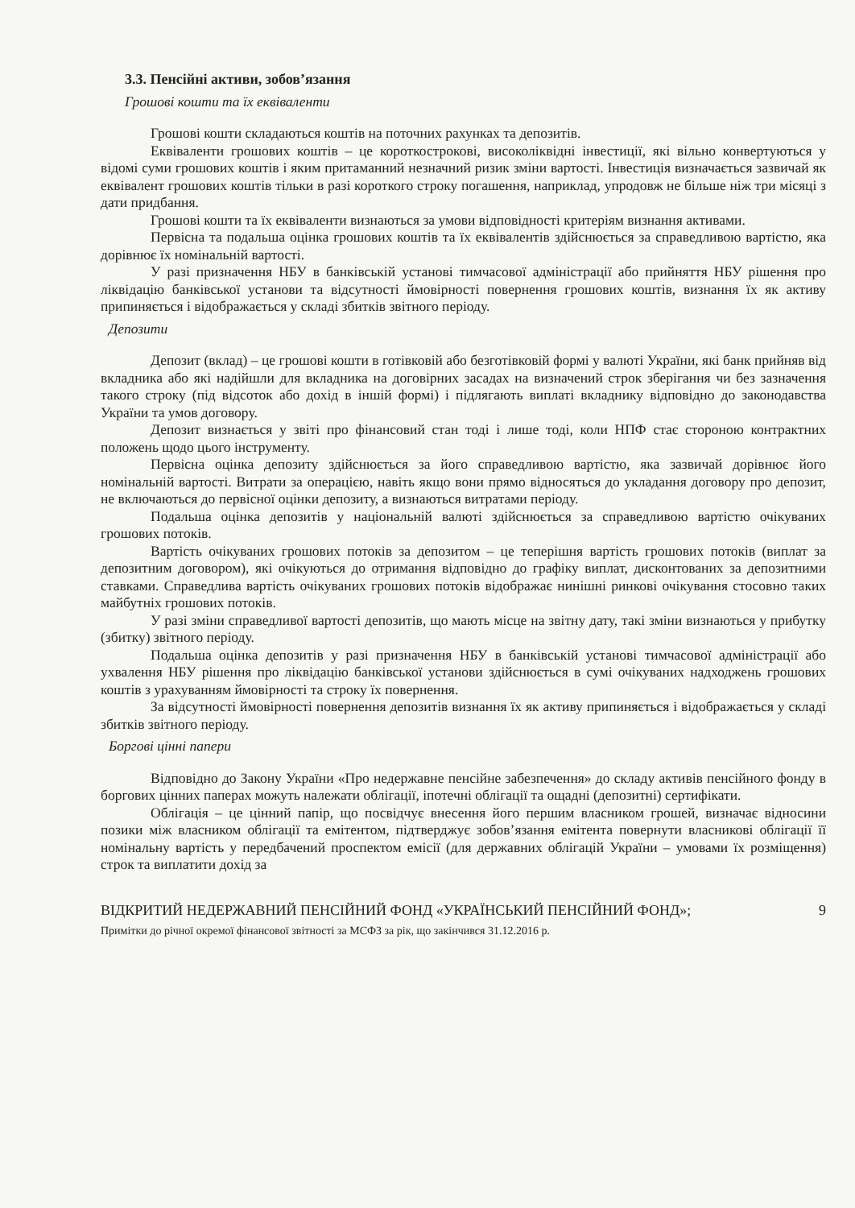3.3. Пенсійні активи, зобов’язання
Грошові кошти та їх еквіваленти
Грошові кошти складаються коштів на поточних рахунках та депозитів.
Еквіваленти грошових коштів – це короткострокові, високоліквідні інвестиції, які вільно конвертуються у відомі суми грошових коштів і яким притаманний незначний ризик зміни вартості. Інвестиція визначається зазвичай як еквівалент грошових коштів тільки в разі короткого строку погашення, наприклад, упродовж не більше ніж три місяці з дати придбання.
Грошові кошти та їх еквіваленти визнаються за умови відповідності критеріям визнання активами.
Первісна та подальша оцінка грошових коштів та їх еквівалентів здійснюється за справедливою вартістю, яка дорівнює їх номінальній вартості.
У разі призначення НБУ в банківській установі тимчасової адміністрації або прийняття НБУ рішення про ліквідацію банківської установи та відсутності ймовірності повернення грошових коштів, визнання їх як активу припиняється і відображається у складі збитків звітного періоду.
Депозити
Депозит (вклад) – це грошові кошти в готівковій або безготівковій формі у валюті України, які банк прийняв від вкладника або які надійшли для вкладника на договірних засадах на визначений строк зберігання чи без зазначення такого строку (під відсоток або дохід в іншій формі) і підлягають виплаті вкладнику відповідно до законодавства України та умов договору.
Депозит визнається у звіті про фінансовий стан тоді і лише тоді, коли НПФ стає стороною контрактних положень щодо цього інструменту.
Первісна оцінка депозиту здійснюється за його справедливою вартістю, яка зазвичай дорівнює його номінальній вартості. Витрати за операцією, навіть якщо вони прямо відносяться до укладання договору про депозит, не включаються до первісної оцінки депозиту, а визнаються витратами періоду.
Подальша оцінка депозитів у національній валюті здійснюється за справедливою вартістю очікуваних грошових потоків.
Вартість очікуваних грошових потоків за депозитом – це теперішня вартість грошових потоків (виплат за депозитним договором), які очікуються до отримання відповідно до графіку виплат, дисконтованих за депозитними ставками. Справедлива вартість очікуваних грошових потоків відображає нинішні ринкові очікування стосовно таких майбутніх грошових потоків.
У разі зміни справедливої вартості депозитів, що мають місце на звітну дату, такі зміни визнаються у прибутку (збитку) звітного періоду.
Подальша оцінка депозитів у разі призначення НБУ в банківській установі тимчасової адміністрації або ухвалення НБУ рішення про ліквідацію банківської установи здійснюється в сумі очікуваних надходжень грошових коштів з урахуванням ймовірності та строку їх повернення.
За відсутності ймовірності повернення депозитів визнання їх як активу припиняється і відображається у складі збитків звітного періоду.
Боргові цінні папери
Відповідно до Закону України «Про недержавне пенсійне забезпечення» до складу активів пенсійного фонду в боргових цінних паперах можуть належати облігації, іпотечні облігації та ощадні (депозитні) сертифікати.
Облігація – це цінний папір, що посвідчує внесення його першим власником грошей, визначає відносини позики між власником облігації та емітентом, підтверджує зобов’язання емітента повернути власникові облігації її номінальну вартість у передбачений проспектом емісії (для державних облігацій України – умовами їх розміщення) строк та виплатити дохід за
ВІДКРИТИЙ НЕДЕРЖАВНИЙ ПЕНСІЙНИЙ ФОНД «УКРАЇНСЬКИЙ ПЕНСІЙНИЙ ФОНД»; 9
Примітки до річної окремої фінансової звітності за МСФЗ за рік, що закінчився 31.12.2016 р.